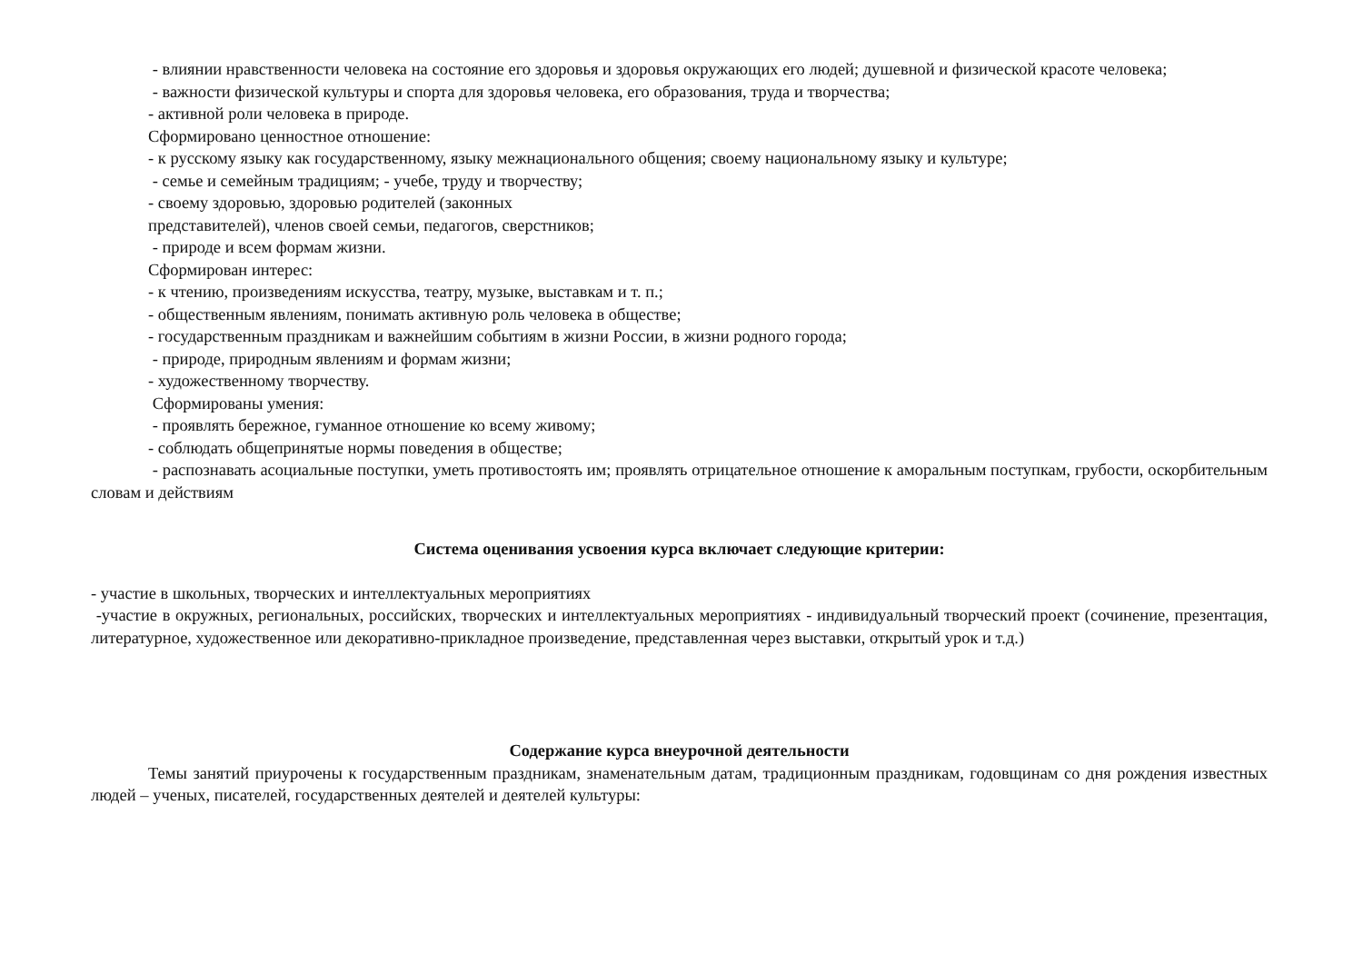- влиянии нравственности человека на состояние его здоровья и здоровья окружающих его людей; душевной и физической красоте человека;
- важности физической культуры и спорта для здоровья человека, его образования, труда и творчества;
- активной роли человека в природе.
Сформировано ценностное отношение:
- к русскому языку как государственному, языку межнационального общения; своему национальному языку и культуре;
- семье и семейным традициям; - учебе, труду и творчеству;
- своему здоровью, здоровью родителей (законных
представителей), членов своей семьи, педагогов, сверстников;
- природе и всем формам жизни.
Сформирован интерес:
- к чтению, произведениям искусства, театру, музыке, выставкам и т. п.;
- общественным явлениям, понимать активную роль человека в обществе;
- государственным праздникам и важнейшим событиям в жизни России, в жизни родного города;
- природе, природным явлениям и формам жизни;
- художественному творчеству.
Сформированы умения:
- проявлять бережное, гуманное отношение ко всему живому;
- соблюдать общепринятые нормы поведения в обществе;
- распознавать асоциальные поступки, уметь противостоять им; проявлять отрицательное отношение к аморальным поступкам, грубости, оскорбительным словам и действиям
Система оценивания усвоения курса включает следующие критерии:
- участие в школьных, творческих и интеллектуальных мероприятиях
-участие в окружных, региональных, российских, творческих и интеллектуальных мероприятиях - индивидуальный творческий проект (сочинение, презентация, литературное, художественное или декоративно-прикладное произведение, представленная через выставки, открытый урок и т.д.)
Содержание курса внеурочной деятельности
Темы занятий приурочены к государственным праздникам, знаменательным датам, традиционным праздникам, годовщинам со дня рождения известных людей – ученых, писателей, государственных деятелей и деятелей культуры: